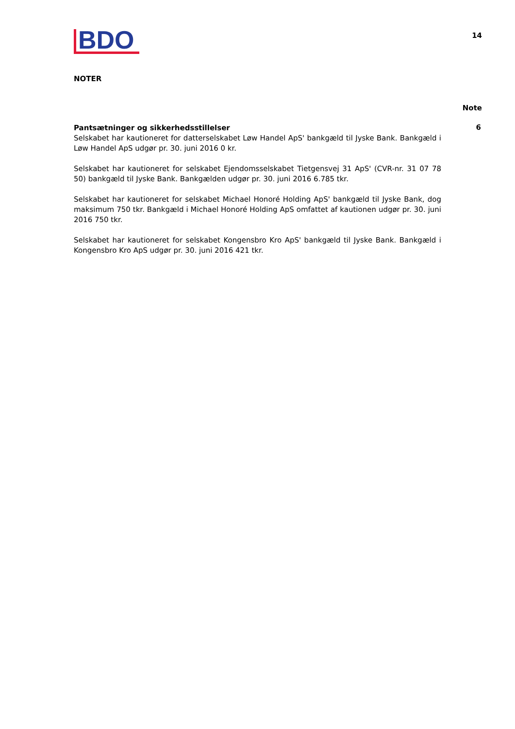BDO
14
NOTER
Note
Pantsætninger og sikkerhedsstillelser
Selskabet har kautioneret for datterselskabet Løw Handel ApS' bankgæld til Jyske Bank. Bankgæld i Løw Handel ApS udgør pr. 30. juni 2016 0 kr.
Selskabet har kautioneret for selskabet Ejendomsselskabet Tietgensvej 31 ApS' (CVR-nr. 31 07 78 50) bankgæld til Jyske Bank. Bankgælden udgør pr. 30. juni 2016 6.785 tkr.
Selskabet har kautioneret for selskabet Michael Honoré Holding ApS' bankgæld til Jyske Bank, dog maksimum 750 tkr. Bankgæld i Michael Honoré Holding ApS omfattet af kautionen udgør pr. 30. juni 2016 750 tkr.
Selskabet har kautioneret for selskabet Kongensbro Kro ApS' bankgæld til Jyske Bank. Bankgæld i Kongensbro Kro ApS udgør pr. 30. juni 2016 421 tkr.
6